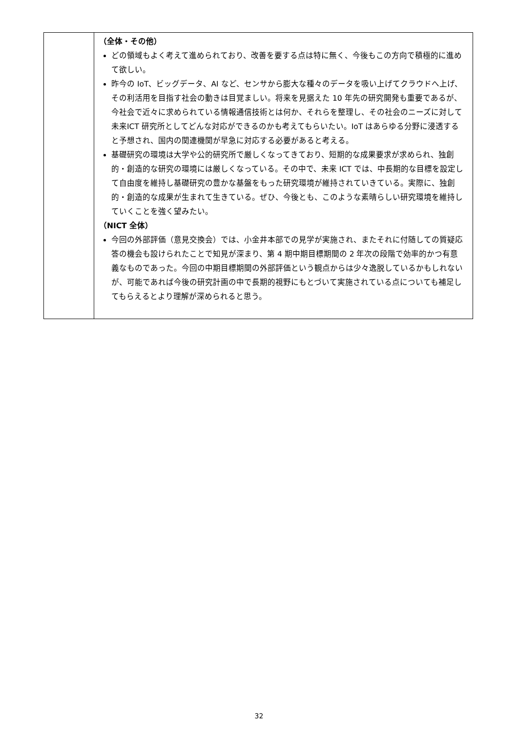| | （全体・その他） どの領域もよく考えて進められており、改善を要する点は特に無く、今後もこの方向で積極的に進めて欲しい。 昨今の IoT、ビッグデータ、AI など、センサから膨大な種々のデータを吸い上げてクラウドへ上げ、その利活用を目指す社会の動きは目覚ましい。将来を見据えた 10 年先の研究開発も重要であるが、今社会で近々に求められている情報通信技術とは何か、それらを整理し、その社会のニーズに対して未来ICT 研究所としてどんな対応ができるのかも考えてもらいたい。IoT はあらゆる分野に浸透すると予想され、国内の関連機関が早急に対応する必要があると考える。 基礎研究の環境は大学や公的研究所で厳しくなってきており、短期的な成果要求が求められ、独創的・創造的な研究の環境には厳しくなっている。その中で、未来 ICT では、中長期的な目標を設定して自由度を維持し基礎研究の豊かな基盤をもった研究環境が維持されていきている。実際に、独創的・創造的な成果が生まれて生きている。ぜひ、今後とも、このような素晴らしい研究環境を維持していくことを強く望みたい。 （NICT 全体） 今回の外部評価（意見交換会）では、小金井本部での見学が実施され、またそれに付随しての質疑応答の機会も設けられたことで知見が深まり、第 4 期中期目標期間の 2 年次の段階で効率的かつ有意義なものであった。今回の中期目標期間の外部評価という観点からは少々逸脱しているかもしれないが、可能であれば今後の研究計画の中で長期的視野にもとづいて実施されている点についても補足してもらえるとより理解が深められると思う。 |
32